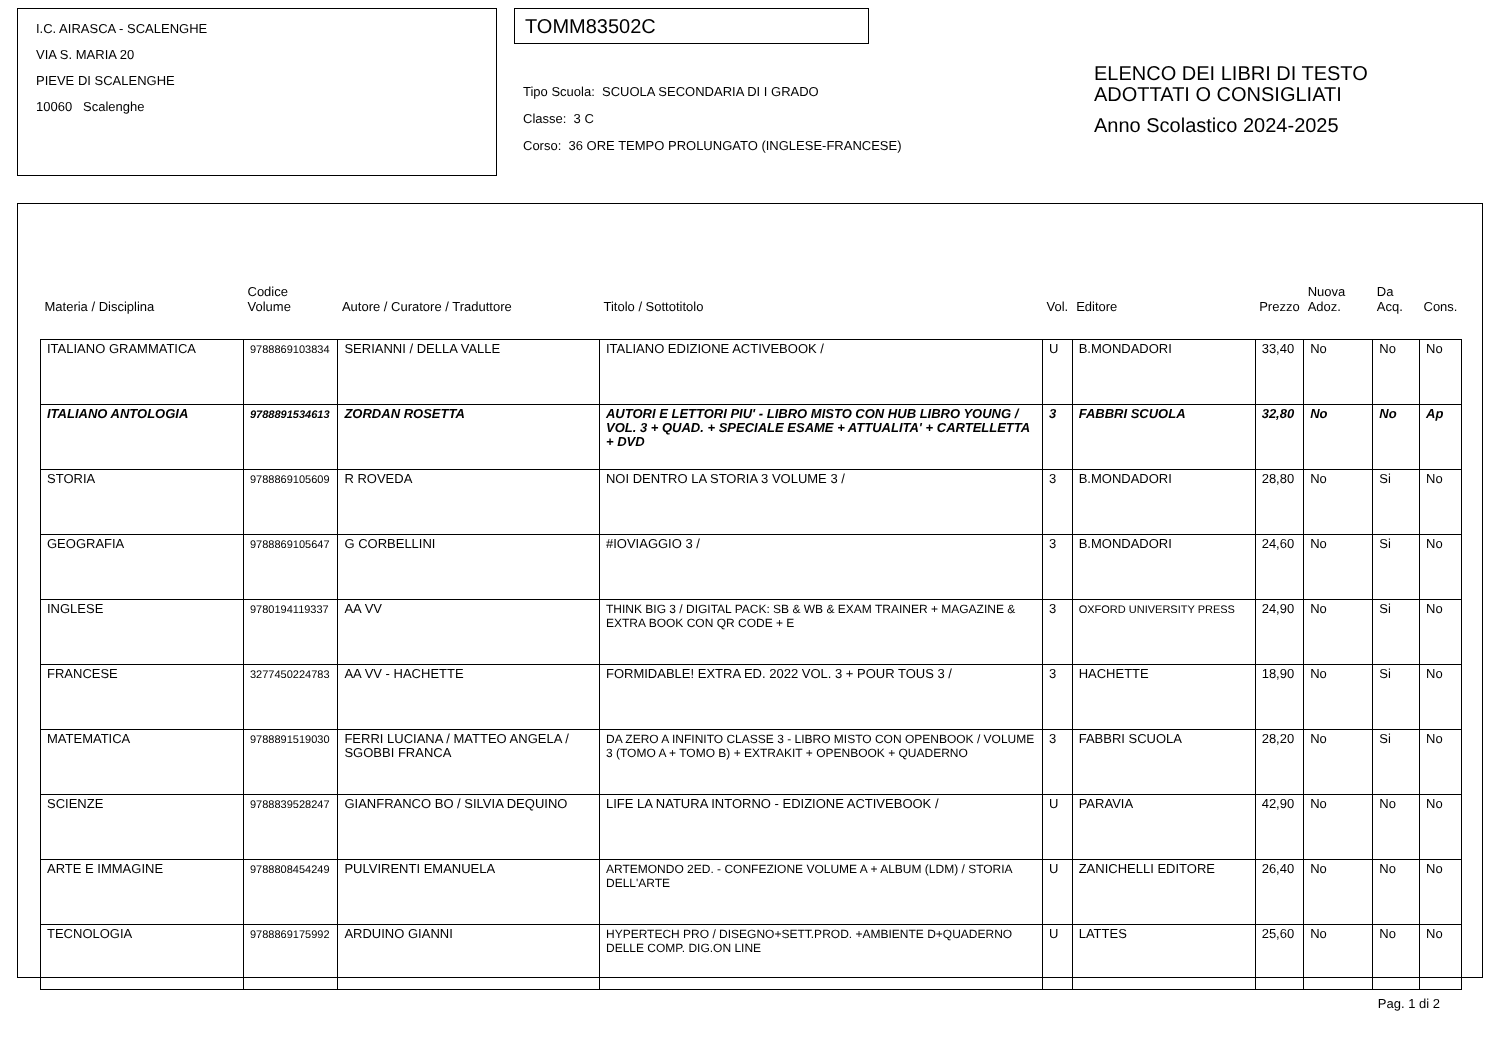I.C. AIRASCA - SCALENGHE
VIA S. MARIA 20
PIEVE DI SCALENGHE
10060 Scalenghe
TOMM83502C
Tipo Scuola: SCUOLA SECONDARIA DI I GRADO
Classe: 3 C
Corso: 36 ORE TEMPO PROLUNGATO (INGLESE-FRANCESE)
ELENCO DEI LIBRI DI TESTO
ADOTTATI O CONSIGLIATI
Anno Scolastico 2024-2025
| Materia / Disciplina | Codice Volume | Autore / Curatore / Traduttore | Titolo / Sottotitolo | Vol. | Editore | Prezzo | Nuova Adoz. | Da Acq. | Cons. |
| --- | --- | --- | --- | --- | --- | --- | --- | --- | --- |
| ITALIANO GRAMMATICA | 9788869103834 | SERIANNI / DELLA VALLE | ITALIANO EDIZIONE ACTIVEBOOK / | U | B.MONDADORI | 33,40 | No | No | No |
| ITALIANO ANTOLOGIA | 9788891534613 | ZORDAN ROSETTA | AUTORI E LETTORI PIU' - LIBRO MISTO CON HUB LIBRO YOUNG / VOL. 3 + QUAD. + SPECIALE ESAME + ATTUALITA' + CARTELLETTA + DVD | 3 | FABBRI SCUOLA | 32,80 | No | No | Ap |
| STORIA | 9788869105609 | R ROVEDA | NOI DENTRO LA STORIA 3 VOLUME 3 / | 3 | B.MONDADORI | 28,80 | No | Si | No |
| GEOGRAFIA | 9788869105647 | G CORBELLINI | #IOVIAGGIO 3 / | 3 | B.MONDADORI | 24,60 | No | Si | No |
| INGLESE | 9780194119337 | AA VV | THINK BIG 3 / DIGITAL PACK: SB & WB & EXAM TRAINER + MAGAZINE & EXTRA BOOK CON QR CODE + E | 3 | OXFORD UNIVERSITY PRESS | 24,90 | No | Si | No |
| FRANCESE | 3277450224783 | AA VV - HACHETTE | FORMIDABLE! EXTRA ED. 2022 VOL. 3 + POUR TOUS 3 / | 3 | HACHETTE | 18,90 | No | Si | No |
| MATEMATICA | 9788891519030 | FERRI LUCIANA / MATTEO ANGELA / SGOBBI FRANCA | DA ZERO A INFINITO CLASSE 3 - LIBRO MISTO CON OPENBOOK / VOLUME 3 (TOMO A + TOMO B) + EXTRAKIT + OPENBOOK + QUADERNO | 3 | FABBRI SCUOLA | 28,20 | No | Si | No |
| SCIENZE | 9788839528247 | GIANFRANCO BO / SILVIA DEQUINO | LIFE LA NATURA INTORNO - EDIZIONE ACTIVEBOOK / | U | PARAVIA | 42,90 | No | No | No |
| ARTE E IMMAGINE | 9788808454249 | PULVIRENTI EMANUELA | ARTEMONDO 2ED. - CONFEZIONE VOLUME A + ALBUM (LDM) / STORIA DELL'ARTE | U | ZANICHELLI EDITORE | 26,40 | No | No | No |
| TECNOLOGIA | 9788869175992 | ARDUINO GIANNI | HYPERTECH PRO / DISEGNO+SETT.PROD. +AMBIENTE D+QUADERNO DELLE COMP. DIG.ON LINE | U | LATTES | 25,60 | No | No | No |
Pag. 1 di 2